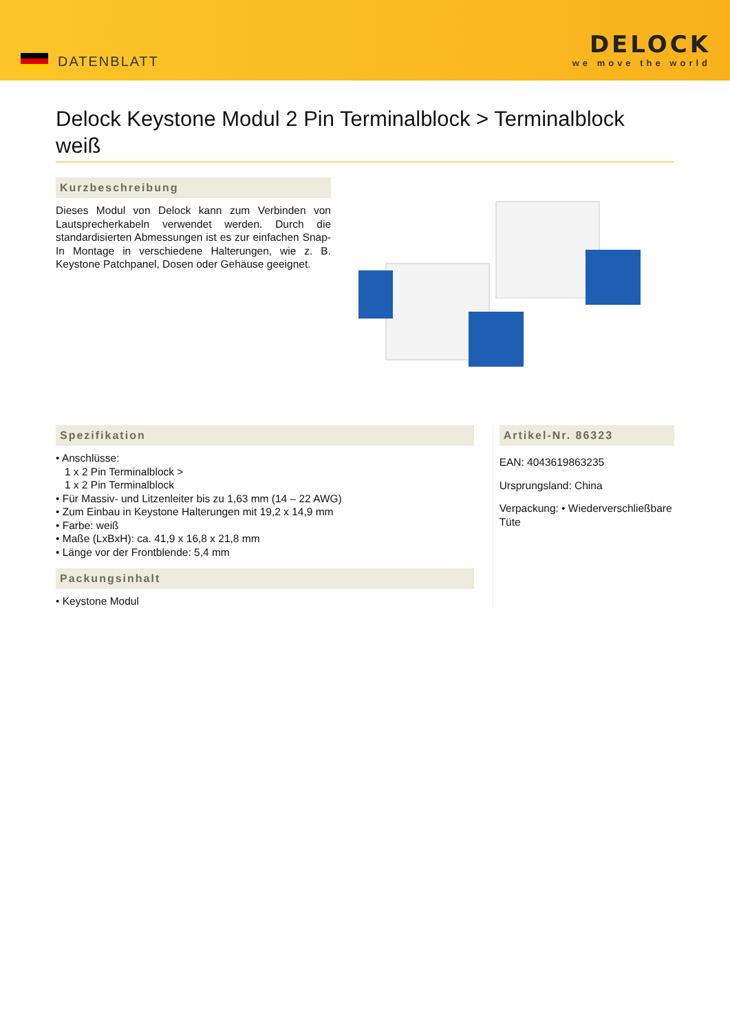DATENBLATT
DELOCK
we move the world
Delock Keystone Modul 2 Pin Terminalblock > Terminalblock weiß
Kurzbeschreibung
Dieses Modul von Delock kann zum Verbinden von Lautsprecherkabeln verwendet werden. Durch die standardisierten Abmessungen ist es zur einfachen Snap-In Montage in verschiedene Halterungen, wie z. B. Keystone Patchpanel, Dosen oder Gehäuse geeignet.
Spezifikation
• Anschlüsse:
1 x 2 Pin Terminalblock >
1 x 2 Pin Terminalblock
• Für Massiv- und Litzenleiter bis zu 1,63 mm (14 – 22 AWG)
• Zum Einbau in Keystone Halterungen mit 19,2 x 14,9 mm
• Farbe: weiß
• Maße (LxBxH): ca. 41,9 x 16,8 x 21,8 mm
• Länge vor der Frontblende: 5,4 mm
Packungsinhalt
• Keystone Modul
Artikel-Nr. 86323
EAN: 4043619863235
Ursprungsland: China
Verpackung: • Wiederverschließbare Tüte